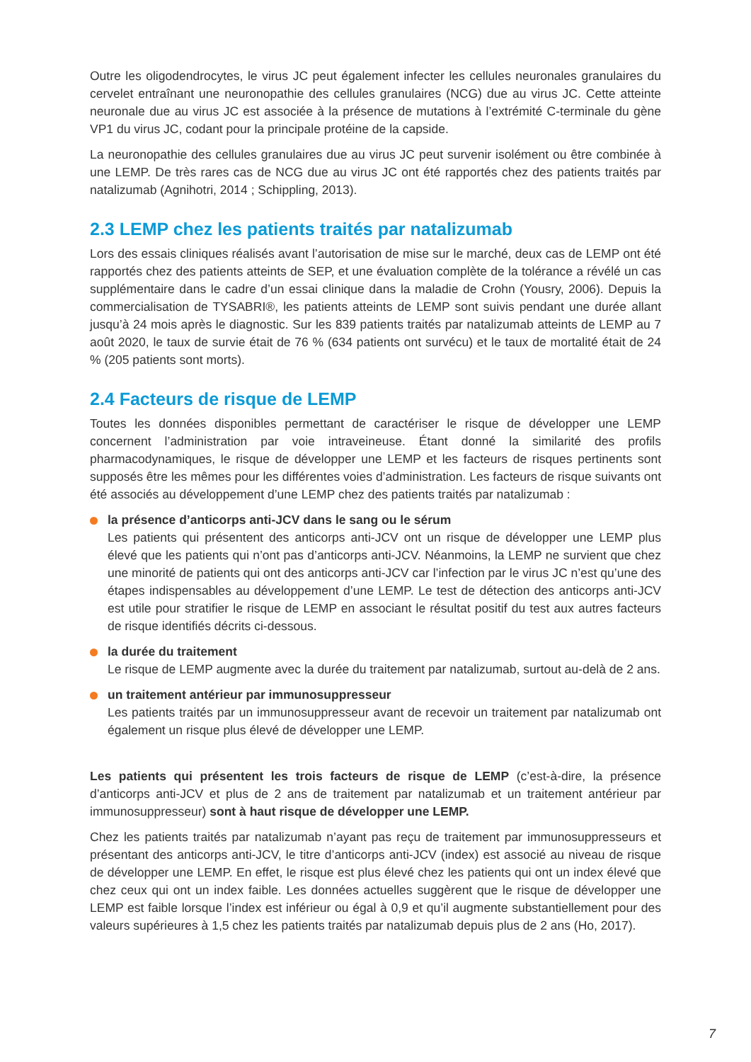Outre les oligodendrocytes, le virus JC peut également infecter les cellules neuronales granulaires du cervelet entraînant une neuronopathie des cellules granulaires (NCG) due au virus JC. Cette atteinte neuronale due au virus JC est associée à la présence de mutations à l’extrémité C-terminale du gène VP1 du virus JC, codant pour la principale protéine de la capside.
La neuronopathie des cellules granulaires due au virus JC peut survenir isolément ou être combinée à une LEMP. De très rares cas de NCG due au virus JC ont été rapportés chez des patients traités par natalizumab (Agnihotri, 2014 ; Schippling, 2013).
2.3 LEMP chez les patients traités par natalizumab
Lors des essais cliniques réalisés avant l’autorisation de mise sur le marché, deux cas de LEMP ont été rapportés chez des patients atteints de SEP, et une évaluation complète de la tolérance a révélé un cas supplémentaire dans le cadre d’un essai clinique dans la maladie de Crohn (Yousry, 2006). Depuis la commercialisation de TYSABRI®, les patients atteints de LEMP sont suivis pendant une durée allant jusqu’à 24 mois après le diagnostic. Sur les 839 patients traités par natalizumab atteints de LEMP au 7 août 2020, le taux de survie était de 76 % (634 patients ont survécu) et le taux de mortalité était de 24 % (205 patients sont morts).
2.4 Facteurs de risque de LEMP
Toutes les données disponibles permettant de caractériser le risque de développer une LEMP concernent l’administration par voie intraveineuse. Étant donné la similarité des profils pharmacodynamiques, le risque de développer une LEMP et les facteurs de risques pertinents sont supposés être les mêmes pour les différentes voies d’administration. Les facteurs de risque suivants ont été associés au développement d’une LEMP chez des patients traités par natalizumab :
la présence d’anticorps anti-JCV dans le sang ou le sérum
Les patients qui présentent des anticorps anti-JCV ont un risque de développer une LEMP plus élevé que les patients qui n’ont pas d’anticorps anti-JCV. Néanmoins, la LEMP ne survient que chez une minorité de patients qui ont des anticorps anti-JCV car l’infection par le virus JC n’est qu’une des étapes indispensables au développement d’une LEMP. Le test de détection des anticorps anti-JCV est utile pour stratifier le risque de LEMP en associant le résultat positif du test aux autres facteurs de risque identifiés décrits ci-dessous.
la durée du traitement
Le risque de LEMP augmente avec la durée du traitement par natalizumab, surtout au-delà de 2 ans.
un traitement antérieur par immunosuppresseur
Les patients traités par un immunosuppresseur avant de recevoir un traitement par natalizumab ont également un risque plus élevé de développer une LEMP.
Les patients qui présentent les trois facteurs de risque de LEMP (c’est-à-dire, la présence d’anticorps anti-JCV et plus de 2 ans de traitement par natalizumab et un traitement antérieur par immunosuppresseur) sont à haut risque de développer une LEMP.
Chez les patients traités par natalizumab n’ayant pas reçu de traitement par immunosuppresseurs et présentant des anticorps anti-JCV, le titre d’anticorps anti-JCV (index) est associé au niveau de risque de développer une LEMP. En effet, le risque est plus élevé chez les patients qui ont un index élevé que chez ceux qui ont un index faible. Les données actuelles suggèrent que le risque de développer une LEMP est faible lorsque l’index est inférieur ou égal à 0,9 et qu’il augmente substantiellement pour des valeurs supérieures à 1,5 chez les patients traités par natalizumab depuis plus de 2 ans (Ho, 2017).
7